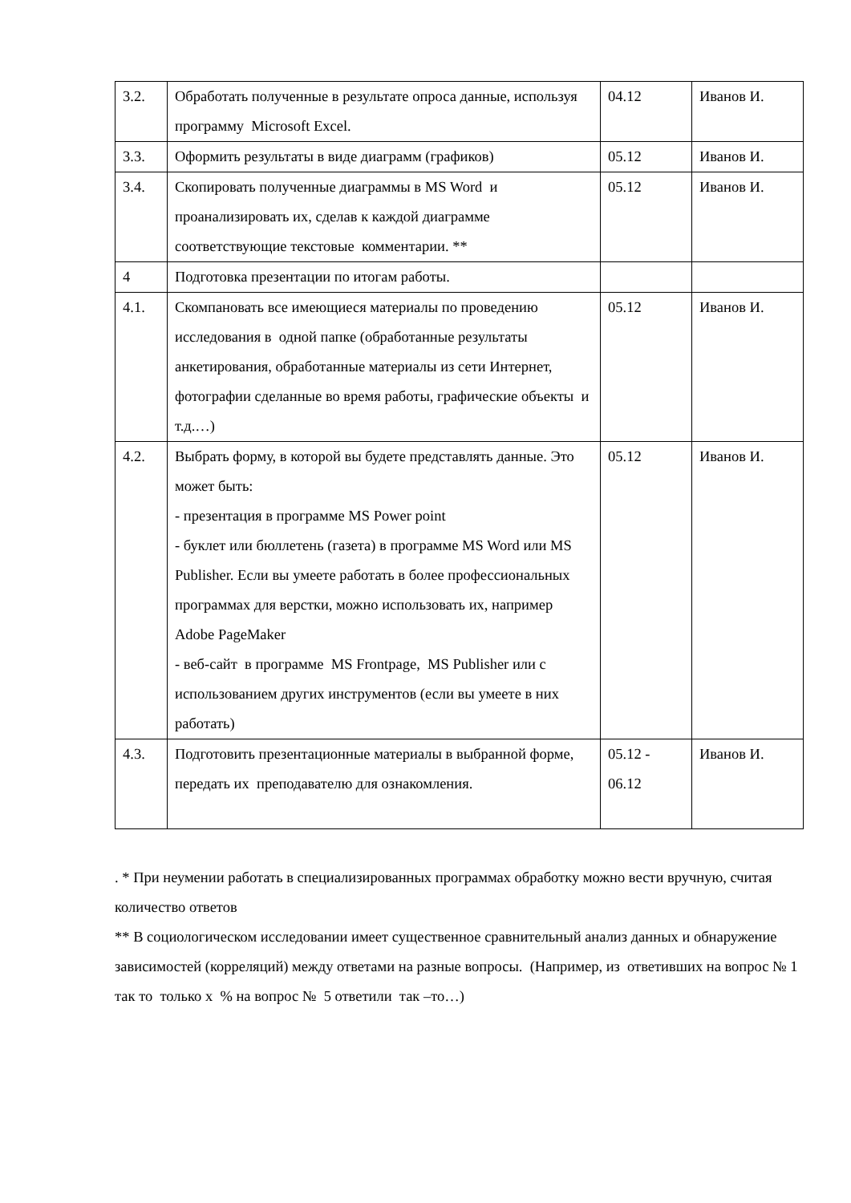| 3.2. | Обработать полученные в результате опроса данные, используя программу Microsoft Excel. | 04.12 | Иванов И. |
| 3.3. | Оформить результаты в виде диаграмм (графиков) | 05.12 | Иванов И. |
| 3.4. | Скопировать полученные диаграммы в MS Word и проанализировать их, сделав к каждой диаграмме соответствующие текстовые комментарии. ** | 05.12 | Иванов И. |
| 4 | Подготовка презентации по итогам работы. | | |
| 4.1. | Скомпановать все имеющиеся материалы по проведению исследования в одной папке (обработанные результаты анкетирования, обработанные материалы из сети Интернет, фотографии сделанные во время работы, графические объекты и т.д.…) | 05.12 | Иванов И. |
| 4.2. | Выбрать форму, в которой вы будете представлять данные. Это может быть: - презентация в программе MS Power point - буклет или бюллетень (газета) в программе MS Word или MS Publisher. Если вы умеете работать в более профессиональных программах для верстки, можно использовать их, например Adobe PageMaker - веб-сайт в программе MS Frontpage, MS Publisher или с использованием других инструментов (если вы умеете в них работать) | 05.12 | Иванов И. |
| 4.3. | Подготовить презентационные материалы в выбранной форме, передать их преподавателю для ознакомления. | 05.12 - 06.12 | Иванов И. |
. * При неумении работать в специализированных программах обработку можно вести вручную, считая количество ответов
** В социологическом исследовании имеет существенное сравнительный анализ данных и обнаружение зависимостей (корреляций) между ответами на разные вопросы. (Например, из ответивших на вопрос № 1 так то только х % на вопрос № 5 ответили так –то…)